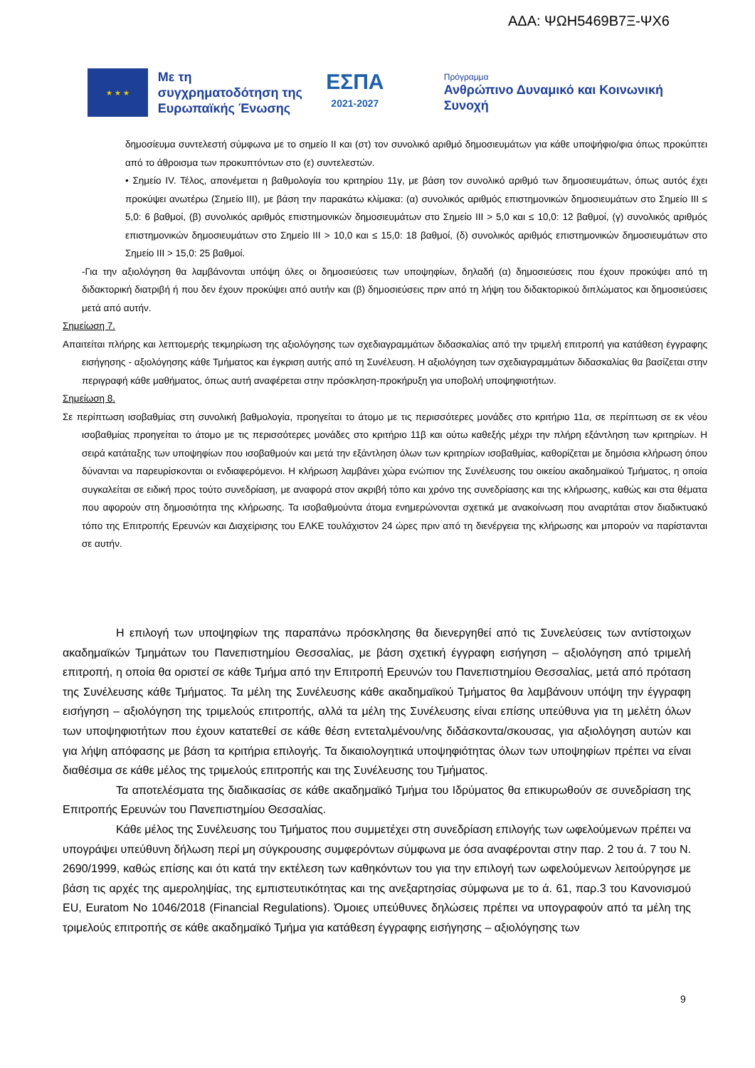ΑΔΑ: ΨΩΗ5469Β7Ξ-ΨΧ6
★ ★ ★
Με τη συγχρηματοδότηση της Ευρωπαϊκής Ένωσης
ΕΣΠΑ
2021-2027
Πρόγραμμα
Ανθρώπινο Δυναμικό και Κοινωνική Συνοχή
δημοσίευμα συντελεστή σύμφωνα με το σημείο ΙΙ και (στ) τον συνολικό αριθμό δημοσιευμάτων για κάθε υποψήφιο/φια όπως προκύπτει από το άθροισμα των προκυπτόντων στο (ε) συντελεστών.
• Σημείο IV. Τέλος, απονέμεται η βαθμολογία του κριτηρίου 11γ, με βάση τον συνολικό αριθμό των δημοσιευμάτων, όπως αυτός έχει προκύψει ανωτέρω (Σημείο ΙΙΙ), με βάση την παρακάτω κλίμακα: (α) συνολικός αριθμός επιστημονικών δημοσιευμάτων στο Σημείο ΙΙΙ ≤ 5,0: 6 βαθμοί, (β) συνολικός αριθμός επιστημονικών δημοσιευμάτων στο Σημείο ΙΙΙ > 5,0 και ≤ 10,0: 12 βαθμοί, (γ) συνολικός αριθμός επιστημονικών δημοσιευμάτων στο Σημείο ΙΙΙ > 10,0 και ≤ 15,0: 18 βαθμοί, (δ) συνολικός αριθμός επιστημονικών δημοσιευμάτων στο Σημείο ΙΙΙ > 15,0: 25 βαθμοί.
-Για την αξιολόγηση θα λαμβάνονται υπόψη όλες οι δημοσιεύσεις των υποψηφίων, δηλαδή (α) δημοσιεύσεις που έχουν προκύψει από τη διδακτορική διατριβή ή που δεν έχουν προκύψει από αυτήν και (β) δημοσιεύσεις πριν από τη λήψη του διδακτορικού διπλώματος και δημοσιεύσεις μετά από αυτήν.
Σημείωση 7.
Απαιτείται πλήρης και λεπτομερής τεκμηρίωση της αξιολόγησης των σχεδιαγραμμάτων διδασκαλίας από την τριμελή επιτροπή για κατάθεση έγγραφης εισήγησης - αξιολόγησης κάθε Τμήματος και έγκριση αυτής από τη Συνέλευση. Η αξιολόγηση των σχεδιαγραμμάτων διδασκαλίας θα βασίζεται στην περιγραφή κάθε μαθήματος, όπως αυτή αναφέρεται στην πρόσκληση-προκήρυξη για υποβολή υποψηφιοτήτων.
Σημείωση 8.
Σε περίπτωση ισοβαθμίας στη συνολική βαθμολογία, προηγείται το άτομο με τις περισσότερες μονάδες στο κριτήριο 11α, σε περίπτωση σε εκ νέου ισοβαθμίας προηγείται το άτομο με τις περισσότερες μονάδες στο κριτήριο 11β και ούτω καθεξής μέχρι την πλήρη εξάντληση των κριτηρίων. Η σειρά κατάταξης των υποψηφίων που ισοβαθμούν και μετά την εξάντληση όλων των κριτηρίων ισοβαθμίας, καθορίζεται με δημόσια κλήρωση όπου δύνανται να παρευρίσκονται οι ενδιαφερόμενοι. Η κλήρωση λαμβάνει χώρα ενώπιον της Συνέλευσης του οικείου ακαδημαϊκού Τμήματος, η οποία συγκαλείται σε ειδική προς τούτο συνεδρίαση, με αναφορά στον ακριβή τόπο και χρόνο της συνεδρίασης και της κλήρωσης, καθώς και στα θέματα που αφορούν στη δημοσιότητα της κλήρωσης. Τα ισοβαθμούντα άτομα ενημερώνονται σχετικά με ανακοίνωση που αναρτάται στον διαδικτυακό τόπο της Επιτροπής Ερευνών και Διαχείρισης του ΕΛΚΕ τουλάχιστον 24 ώρες πριν από τη διενέργεια της κλήρωσης και μπορούν να παρίστανται σε αυτήν.
Η επιλογή των υποψηφίων της παραπάνω πρόσκλησης θα διενεργηθεί από τις Συνελεύσεις των αντίστοιχων ακαδημαϊκών Τμημάτων του Πανεπιστημίου Θεσσαλίας, με βάση σχετική έγγραφη εισήγηση – αξιολόγηση από τριμελή επιτροπή, η οποία θα οριστεί σε κάθε Τμήμα από την Επιτροπή Ερευνών του Πανεπιστημίου Θεσσαλίας, μετά από πρόταση της Συνέλευσης κάθε Τμήματος. Τα μέλη της Συνέλευσης κάθε ακαδημαϊκού Τμήματος θα λαμβάνουν υπόψη την έγγραφη εισήγηση – αξιολόγηση της τριμελούς επιτροπής, αλλά τα μέλη της Συνέλευσης είναι επίσης υπεύθυνα για τη μελέτη όλων των υποψηφιοτήτων που έχουν κατατεθεί σε κάθε θέση εντεταλμένου/νης διδάσκοντα/σκουσας, για αξιολόγηση αυτών και για λήψη απόφασης με βάση τα κριτήρια επιλογής. Τα δικαιολογητικά υποψηφιότητας όλων των υποψηφίων πρέπει να είναι διαθέσιμα σε κάθε μέλος της τριμελούς επιτροπής και της Συνέλευσης του Τμήματος.
Τα αποτελέσματα της διαδικασίας σε κάθε ακαδημαϊκό Τμήμα του Ιδρύματος θα επικυρωθούν σε συνεδρίαση της Επιτροπής Ερευνών του Πανεπιστημίου Θεσσαλίας.
Κάθε μέλος της Συνέλευσης του Τμήματος που συμμετέχει στη συνεδρίαση επιλογής των ωφελούμενων πρέπει να υπογράψει υπεύθυνη δήλωση περί μη σύγκρουσης συμφερόντων σύμφωνα με όσα αναφέρονται στην παρ. 2 του ά. 7 του Ν. 2690/1999, καθώς επίσης και ότι κατά την εκτέλεση των καθηκόντων του για την επιλογή των ωφελούμενων λειτούργησε με βάση τις αρχές της αμεροληψίας, της εμπιστευτικότητας και της ανεξαρτησίας σύμφωνα με το ά. 61, παρ.3 του Κανονισμού EU, Euratom No 1046/2018 (Financial Regulations). Όμοιες υπεύθυνες δηλώσεις πρέπει να υπογραφούν από τα μέλη της τριμελούς επιτροπής σε κάθε ακαδημαϊκό Τμήμα για κατάθεση έγγραφης εισήγησης – αξιολόγησης των
9